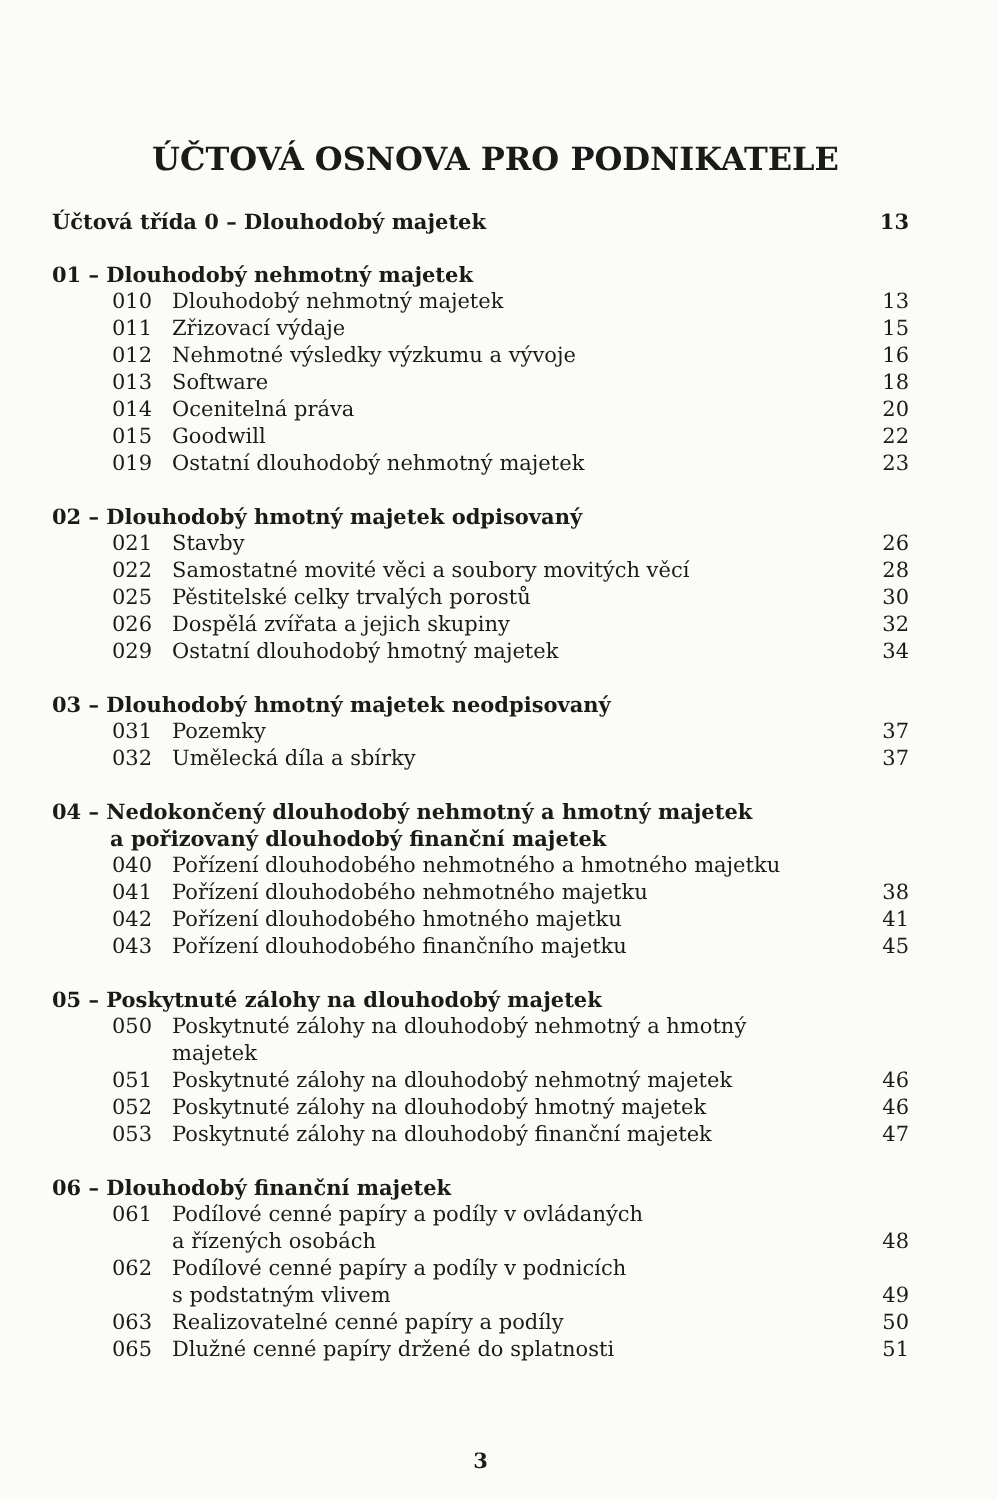ÚČTOVÁ OSNOVA PRO PODNIKATELE
| Účtová třída 0 – Dlouhodobý majetek | | 13 |
| 01 – Dlouhodobý nehmotný majetek | | |
| 010 | Dlouhodobý nehmotný majetek | 13 |
| 011 | Zřizovací výdaje | 15 |
| 012 | Nehmotné výsledky výzkumu a vývoje | 16 |
| 013 | Software | 18 |
| 014 | Ocenitelná práva | 20 |
| 015 | Goodwill | 22 |
| 019 | Ostatní dlouhodobý nehmotný majetek | 23 |
| 02 – Dlouhodobý hmotný majetek odpisovaný | | |
| 021 | Stavby | 26 |
| 022 | Samostatné movité věci a soubory movitých věcí | 28 |
| 025 | Pěstitelské celky trvalých porostů | 30 |
| 026 | Dospělá zvířata a jejich skupiny | 32 |
| 029 | Ostatní dlouhodobý hmotný majetek | 34 |
| 03 – Dlouhodobý hmotný majetek neodpisovaný | | |
| 031 | Pozemky | 37 |
| 032 | Umělecká díla a sbírky | 37 |
| 04 – Nedokončený dlouhodobý nehmotný a hmotný majetek a pořizovaný dlouhodobý finanční majetek | | |
| 040 | Pořízení dlouhodobého nehmotného a hmotného majetku | |
| 041 | Pořízení dlouhodobého nehmotného majetku | 38 |
| 042 | Pořízení dlouhodobého hmotného majetku | 41 |
| 043 | Pořízení dlouhodobého finančního majetku | 45 |
| 05 – Poskytnuté zálohy na dlouhodobý majetek | | |
| 050 | Poskytnuté zálohy na dlouhodobý nehmotný a hmotný majetek | |
| 051 | Poskytnuté zálohy na dlouhodobý nehmotný majetek | 46 |
| 052 | Poskytnuté zálohy na dlouhodobý hmotný majetek | 46 |
| 053 | Poskytnuté zálohy na dlouhodobý finanční majetek | 47 |
| 06 – Dlouhodobý finanční majetek | | |
| 061 | Podílové cenné papíry a podíly v ovládaných a řízených osobách | 48 |
| 062 | Podílové cenné papíry a podíly v podnicích s podstatným vlivem | 49 |
| 063 | Realizovatelné cenné papíry a podíly | 50 |
| 065 | Dlužné cenné papíry držené do splatnosti | 51 |
3